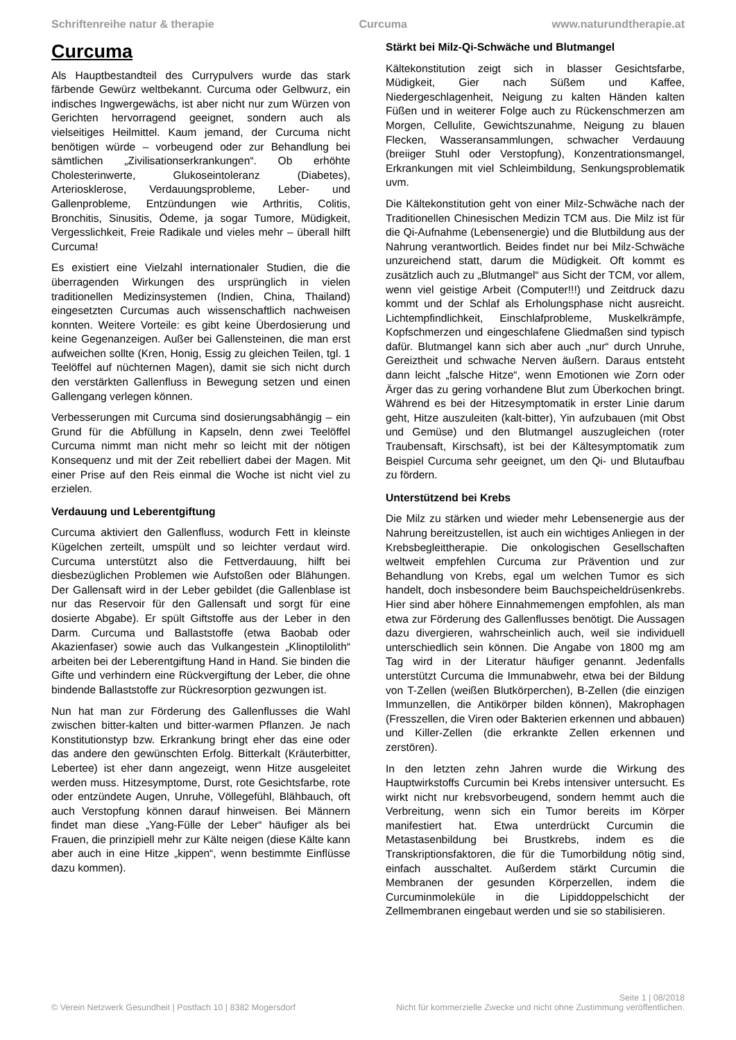Schriftenreihe natur & therapie Curcuma www.naturundtherapie.at
Curcuma
Als Hauptbestandteil des Currypulvers wurde das stark färbende Gewürz weltbekannt. Curcuma oder Gelbwurz, ein indisches Ingwergewächs, ist aber nicht nur zum Würzen von Gerichten hervorragend geeignet, sondern auch als vielseitiges Heilmittel. Kaum jemand, der Curcuma nicht benötigen würde – vorbeugend oder zur Behandlung bei sämtlichen „Zivilisationserkrankungen“. Ob erhöhte Cholesterinwerte, Glukoseintoleranz (Diabetes), Arteriosklerose, Verdauungsprobleme, Leber- und Gallenprobleme, Entzündungen wie Arthritis, Colitis, Bronchitis, Sinusitis, Ödeme, ja sogar Tumore, Müdigkeit, Vergesslichkeit, Freie Radikale und vieles mehr – überall hilft Curcuma!
Es existiert eine Vielzahl internationaler Studien, die die überragenden Wirkungen des ursprünglich in vielen traditionellen Medizinsystemen (Indien, China, Thailand) eingesetzten Curcumas auch wissenschaftlich nachweisen konnten. Weitere Vorteile: es gibt keine Überdosierung und keine Gegenanzeigen. Außer bei Gallensteinen, die man erst aufweichen sollte (Kren, Honig, Essig zu gleichen Teilen, tgl. 1 Teelöffel auf nüchternen Magen), damit sie sich nicht durch den verstärkten Gallenfluss in Bewegung setzen und einen Gallengang verlegen können.
Verbesserungen mit Curcuma sind dosierungsabhängig – ein Grund für die Abfüllung in Kapseln, denn zwei Teelöffel Curcuma nimmt man nicht mehr so leicht mit der nötigen Konsequenz und mit der Zeit rebelliert dabei der Magen. Mit einer Prise auf den Reis einmal die Woche ist nicht viel zu erzielen.
Verdauung und Leberentgiftung
Curcuma aktiviert den Gallenfluss, wodurch Fett in kleinste Kügelchen zerteilt, umspült und so leichter verdaut wird. Curcuma unterstützt also die Fettverdauung, hilft bei diesbezüglichen Problemen wie Aufstoßen oder Blähungen. Der Gallensaft wird in der Leber gebildet (die Gallenblase ist nur das Reservoir für den Gallensaft und sorgt für eine dosierte Abgabe). Er spült Giftstoffe aus der Leber in den Darm. Curcuma und Ballaststoffe (etwa Baobab oder Akazienfaser) sowie auch das Vulkangestein „Klinoptilolith“ arbeiten bei der Leberentgiftung Hand in Hand. Sie binden die Gifte und verhindern eine Rückvergiftung der Leber, die ohne bindende Ballaststoffe zur Rückresorption gezwungen ist.
Nun hat man zur Förderung des Gallenflusses die Wahl zwischen bitter-kalten und bitter-warmen Pflanzen. Je nach Konstitutionstyp bzw. Erkrankung bringt eher das eine oder das andere den gewünschten Erfolg. Bitterkalt (Kräuterbitter, Lebertee) ist eher dann angezeigt, wenn Hitze ausgeleitet werden muss. Hitzesymptome, Durst, rote Gesichtsfarbe, rote oder entzündete Augen, Unruhe, Völlegefühl, Blähbauch, oft auch Verstopfung können darauf hinweisen. Bei Männern findet man diese „Yang-Fülle der Leber“ häufiger als bei Frauen, die prinzipiell mehr zur Kälte neigen (diese Kälte kann aber auch in eine Hitze „kippen“, wenn bestimmte Einflüsse dazu kommen).
Stärkt bei Milz-Qi-Schwäche und Blutmangel
Kältekonstitution zeigt sich in blasser Gesichtsfarbe, Müdigkeit, Gier nach Süßem und Kaffee, Niedergeschlagenheit, Neigung zu kalten Händen kalten Füßen und in weiterer Folge auch zu Rückenschmerzen am Morgen, Cellulite, Gewichtszunahme, Neigung zu blauen Flecken, Wasseransammlungen, schwacher Verdauung (breiiger Stuhl oder Verstopfung), Konzentrationsmangel, Erkrankungen mit viel Schleimbildung, Senkungsproblematik uvm.
Die Kältekonstitution geht von einer Milz-Schwäche nach der Traditionellen Chinesischen Medizin TCM aus. Die Milz ist für die Qi-Aufnahme (Lebensenergie) und die Blutbildung aus der Nahrung verantwortlich. Beides findet nur bei Milz-Schwäche unzureichend statt, darum die Müdigkeit. Oft kommt es zusätzlich auch zu „Blutmangel“ aus Sicht der TCM, vor allem, wenn viel geistige Arbeit (Computer!!!) und Zeitdruck dazu kommt und der Schlaf als Erholungsphase nicht ausreicht. Lichtempfindlichkeit, Einschlafprobleme, Muskelkrämpfe, Kopfschmerzen und eingeschlafene Gliedmaßen sind typisch dafür. Blutmangel kann sich aber auch „nur“ durch Unruhe, Gereiztheit und schwache Nerven äußern. Daraus entsteht dann leicht „falsche Hitze“, wenn Emotionen wie Zorn oder Ärger das zu gering vorhandene Blut zum Überkochen bringt. Während es bei der Hitzesymptomatik in erster Linie darum geht, Hitze auszuleiten (kalt-bitter), Yin aufzubauen (mit Obst und Gemüse) und den Blutmangel auszugleichen (roter Traubensaft, Kirschsaft), ist bei der Kältesymptomatik zum Beispiel Curcuma sehr geeignet, um den Qi- und Blutaufbau zu fördern.
Unterstützend bei Krebs
Die Milz zu stärken und wieder mehr Lebensenergie aus der Nahrung bereitzustellen, ist auch ein wichtiges Anliegen in der Krebsbegleittherapie. Die onkologischen Gesellschaften weltweit empfehlen Curcuma zur Prävention und zur Behandlung von Krebs, egal um welchen Tumor es sich handelt, doch insbesondere beim Bauchspeicheldrüsenkrebs. Hier sind aber höhere Einnahmemengen empfohlen, als man etwa zur Förderung des Gallenflusses benötigt. Die Aussagen dazu divergieren, wahrscheinlich auch, weil sie individuell unterschiedlich sein können. Die Angabe von 1800 mg am Tag wird in der Literatur häufiger genannt. Jedenfalls unterstützt Curcuma die Immunabwehr, etwa bei der Bildung von T-Zellen (weißen Blutkörperchen), B-Zellen (die einzigen Immunzellen, die Antikörper bilden können), Makrophagen (Fresszellen, die Viren oder Bakterien erkennen und abbauen) und Killer-Zellen (die erkrankte Zellen erkennen und zerstören).
In den letzten zehn Jahren wurde die Wirkung des Hauptwirkstoffs Curcumin bei Krebs intensiver untersucht. Es wirkt nicht nur krebsvorbeugend, sondern hemmt auch die Verbreitung, wenn sich ein Tumor bereits im Körper manifestiert hat. Etwa unterdrückt Curcumin die Metastasenbildung bei Brustkrebs, indem es die Transkriptionsfaktoren, die für die Tumorbildung nötig sind, einfach ausschaltet. Außerdem stärkt Curcumin die Membranen der gesunden Körperzellen, indem die Curcuminmoleküle in die Lipiddoppelschicht der Zellmembranen eingebaut werden und sie so stabilisieren.
Seite 1 | 08/2018
© Verein Netzwerk Gesundheit | Postfach 10 | 8382 Mogersdorf Nicht für kommerzielle Zwecke und nicht ohne Zustimmung veröffentlichen.